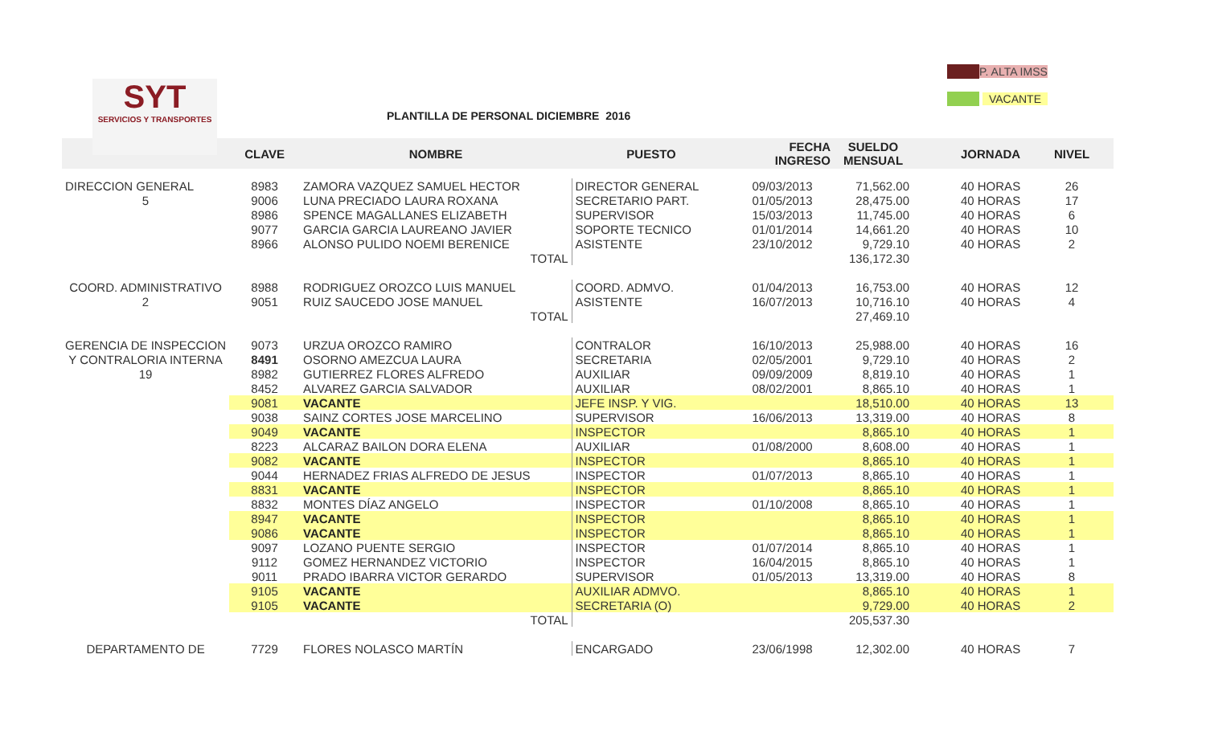P. ALTA IMSS
VACANTE
SYT
SERVICIOS Y TRANSPORTES
PLANTILLA DE PERSONAL DICIEMBRE 2016
| | CLAVE | NOMBRE | PUESTO | FECHA INGRESO | SUELDO MENSUAL | | JORNADA | NIVEL |
| --- | --- | --- | --- | --- | --- | --- | --- | --- |
| DIRECCION GENERAL | 8983 | ZAMORA VAZQUEZ SAMUEL HECTOR | DIRECTOR GENERAL | 09/03/2013 | 71,562.00 | | 40 HORAS | 26 |
| 5 | 9006 | LUNA PRECIADO LAURA ROXANA | SECRETARIO PART. | 01/05/2013 | 28,475.00 | | 40 HORAS | 17 |
| | 8986 | SPENCE MAGALLANES ELIZABETH | SUPERVISOR | 15/03/2013 | 11,745.00 | | 40 HORAS | 6 |
| | 9077 | GARCIA GARCIA LAUREANO JAVIER | SOPORTE TECNICO | 01/01/2014 | 14,661.20 | | 40 HORAS | 10 |
| | 8966 | ALONSO PULIDO NOEMI BERENICE | ASISTENTE | 23/10/2012 | 9,729.10 | | 40 HORAS | 2 |
| | | TOTAL | | | 136,172.30 | | | |
| COORD. ADMINISTRATIVO | 8988 | RODRIGUEZ OROZCO LUIS MANUEL | COORD. ADMVO. | 01/04/2013 | 16,753.00 | | 40 HORAS | 12 |
| 2 | 9051 | RUIZ SAUCEDO JOSE MANUEL | ASISTENTE | 16/07/2013 | 10,716.10 | | 40 HORAS | 4 |
| | | TOTAL | | | 27,469.10 | | | |
| GERENCIA DE INSPECCION | 9073 | URZUA OROZCO RAMIRO | CONTRALOR | 16/10/2013 | 25,988.00 | | 40 HORAS | 16 |
| Y CONTRALORIA INTERNA | 8491 | OSORNO AMEZCUA LAURA | SECRETARIA | 02/05/2001 | 9,729.10 | | 40 HORAS | 2 |
| 19 | 8982 | GUTIERREZ FLORES ALFREDO | AUXILIAR | 09/09/2009 | 8,819.10 | | 40 HORAS | 1 |
| | 8452 | ALVAREZ GARCIA SALVADOR | AUXILIAR | 08/02/2001 | 8,865.10 | | 40 HORAS | 1 |
| | 9081 | VACANTE | JEFE INSP. Y VIG. | | 18,510.00 | | 40 HORAS | 13 |
| | 9038 | SAINZ CORTES JOSE MARCELINO | SUPERVISOR | 16/06/2013 | 13,319.00 | | 40 HORAS | 8 |
| | 9049 | VACANTE | INSPECTOR | | 8,865.10 | | 40 HORAS | 1 |
| | 8223 | ALCARAZ BAILON DORA ELENA | AUXILIAR | 01/08/2000 | 8,608.00 | | 40 HORAS | 1 |
| | 9082 | VACANTE | INSPECTOR | | 8,865.10 | | 40 HORAS | 1 |
| | 9044 | HERNADEZ FRIAS ALFREDO DE JESUS | INSPECTOR | 01/07/2013 | 8,865.10 | | 40 HORAS | 1 |
| | 8831 | VACANTE | INSPECTOR | | 8,865.10 | | 40 HORAS | 1 |
| | 8832 | MONTES DÍAZ ANGELO | INSPECTOR | 01/10/2008 | 8,865.10 | | 40 HORAS | 1 |
| | 8947 | VACANTE | INSPECTOR | | 8,865.10 | | 40 HORAS | 1 |
| | 9086 | VACANTE | INSPECTOR | | 8,865.10 | | 40 HORAS | 1 |
| | 9097 | LOZANO PUENTE SERGIO | INSPECTOR | 01/07/2014 | 8,865.10 | | 40 HORAS | 1 |
| | 9112 | GOMEZ HERNANDEZ VICTORIO | INSPECTOR | 16/04/2015 | 8,865.10 | | 40 HORAS | 1 |
| | 9011 | PRADO IBARRA VICTOR GERARDO | SUPERVISOR | 01/05/2013 | 13,319.00 | | 40 HORAS | 8 |
| | 9105 | VACANTE | AUXILIAR ADMVO. | | 8,865.10 | | 40 HORAS | 1 |
| | 9105 | VACANTE | SECRETARIA (O) | | 9,729.00 | | 40 HORAS | 2 |
| | | TOTAL | | | 205,537.30 | | | |
| DEPARTAMENTO DE | 7729 | FLORES NOLASCO MARTÍN | ENCARGADO | 23/06/1998 | 12,302.00 | | 40 HORAS | 7 |